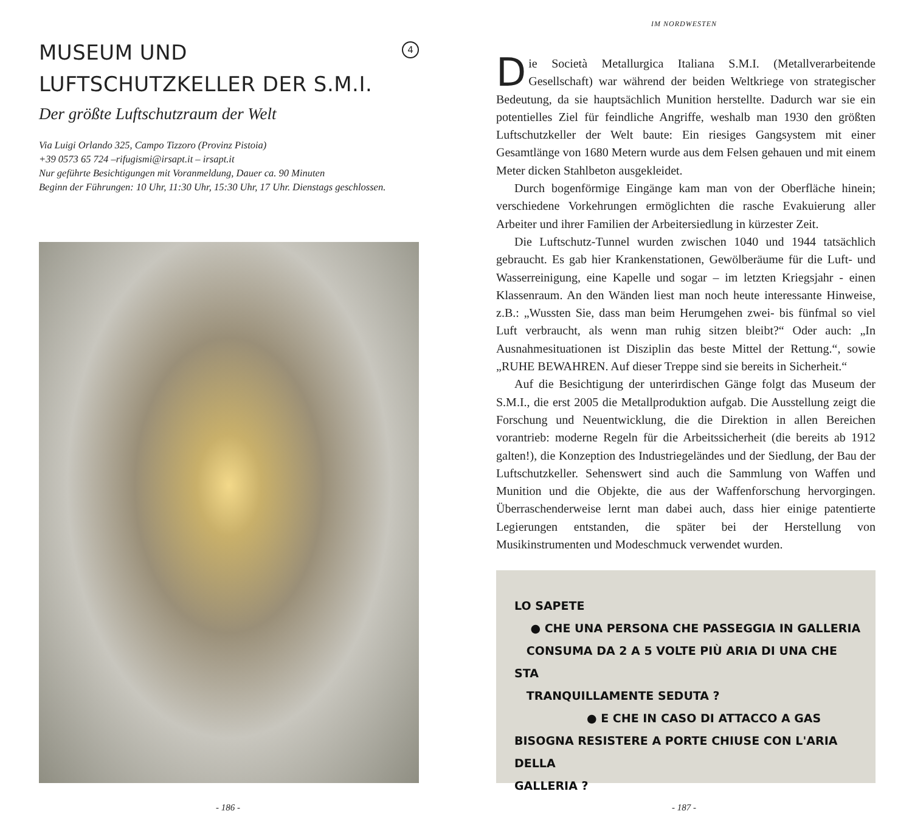4
MUSEUM UND
LUFTSCHUTZKELLER DER S.M.I.
Der größte Luftschutzraum der Welt
Via Luigi Orlando 325, Campo Tizzoro (Provinz Pistoia)
+39 0573 65 724 –rifugismi@irsapt.it – irsapt.it
Nur geführte Besichtigungen mit Voranmeldung, Dauer ca. 90 Minuten
Beginn der Führungen: 10 Uhr, 11:30 Uhr, 15:30 Uhr, 17 Uhr. Dienstags geschlossen.
- 186 -
IM NORDWESTEN
Die Società Metallurgica Italiana S.M.I. (Metallverarbeitende Gesellschaft) war während der beiden Weltkriege von strategischer Bedeutung, da sie hauptsächlich Munition herstellte. Dadurch war sie ein potentielles Ziel für feindliche Angriffe, weshalb man 1930 den größten Luftschutzkeller der Welt baute: Ein riesiges Gangsystem mit einer Gesamtlänge von 1680 Metern wurde aus dem Felsen gehauen und mit einem Meter dicken Stahlbeton ausgekleidet.
Durch bogenförmige Eingänge kam man von der Oberfläche hinein; verschiedene Vorkehrungen ermöglichten die rasche Evakuierung aller Arbeiter und ihrer Familien der Arbeitersiedlung in kürzester Zeit.
Die Luftschutz-Tunnel wurden zwischen 1040 und 1944 tatsächlich gebraucht. Es gab hier Krankenstationen, Gewölberäume für die Luft- und Wasserreinigung, eine Kapelle und sogar – im letzten Kriegsjahr - einen Klassenraum. An den Wänden liest man noch heute interessante Hinweise, z.B.: „Wussten Sie, dass man beim Herumgehen zwei- bis fünfmal so viel Luft verbraucht, als wenn man ruhig sitzen bleibt?“ Oder auch: „In Ausnahmesituationen ist Disziplin das beste Mittel der Rettung.“, sowie „RUHE BEWAHREN. Auf dieser Treppe sind sie bereits in Sicherheit.“
Auf die Besichtigung der unterirdischen Gänge folgt das Museum der S.M.I., die erst 2005 die Metallproduktion aufgab. Die Ausstellung zeigt die Forschung und Neuentwicklung, die die Direktion in allen Bereichen vorantrieb: moderne Regeln für die Arbeitssicherheit (die bereits ab 1912 galten!), die Konzeption des Industriegeländes und der Siedlung, der Bau der Luftschutzkeller. Sehenswert sind auch die Sammlung von Waffen und Munition und die Objekte, die aus der Waffenforschung hervorgingen. Überraschenderweise lernt man dabei auch, dass hier einige patentierte Legierungen entstanden, die später bei der Herstellung von Musikinstrumenten und Modeschmuck verwendet wurden.
LO SAPETE
● CHE UNA PERSONA CHE PASSEGGIA IN GALLERIA
CONSUMA DA 2 A 5 VOLTE PIÙ ARIA DI UNA CHE STA
TRANQUILLAMENTE SEDUTA ?
● E CHE IN CASO DI ATTACCO A GAS
BISOGNA RESISTERE A PORTE CHIUSE CON L'ARIA DELLA
GALLERIA ?
- 187 -